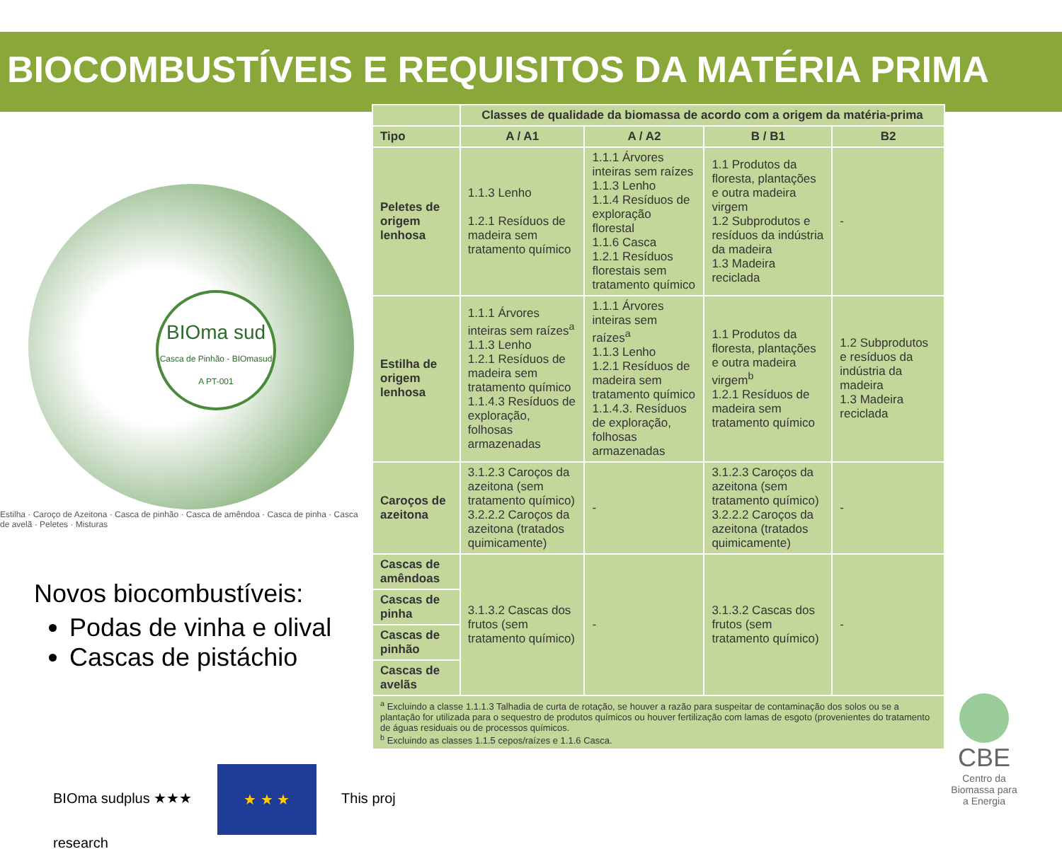BIOCOMBUSTÍVEIS E REQUISITOS DA MATÉRIA PRIMA
BIOma sud
Casca de Pinhão - BIOmasud A PT-001
Estilha · Caroço de Azeitona · Casca de pinhão · Casca de amêndoa · Casca de pinha · Casca de avelã · Peletes · Misturas
Novos biocombustíveis:
Podas de vinha e olival
Cascas de pistáchio
| | Classes de qualidade da biomassa de acordo com a origem da matéria-prima | | | |
| --- | --- | --- | --- | --- |
| Tipo | A / A1 | A / A2 | B / B1 | B2 |
| Peletes de origem lenhosa | 1.1.3 Lenho 1.2.1 Resíduos de madeira sem tratamento químico | 1.1.1 Árvores inteiras sem raízes 1.1.3 Lenho 1.1.4 Resíduos de exploração florestal 1.1.6 Casca 1.2.1 Resíduos florestais sem tratamento químico | 1.1 Produtos da floresta, plantações e outra madeira virgem 1.2 Subprodutos e resíduos da indústria da madeira 1.3 Madeira reciclada | - |
| Estilha de origem lenhosa | 1.1.1 Árvores inteiras sem raízes<sup>a</sup> 1.1.3 Lenho 1.2.1 Resíduos de madeira sem tratamento químico 1.1.4.3 Resíduos de exploração, folhosas armazenadas | 1.1.1 Árvores inteiras sem raízes<sup>a</sup> 1.1.3 Lenho 1.2.1 Resíduos de madeira sem tratamento químico 1.1.4.3. Resíduos de exploração, folhosas armazenadas | 1.1 Produtos da floresta, plantações e outra madeira virgem<sup>b</sup> 1.2.1 Resíduos de madeira sem tratamento químico | 1.2 Subprodutos e resíduos da indústria da madeira 1.3 Madeira reciclada |
| Caroços de azeitona | 3.1.2.3 Caroços da azeitona (sem tratamento químico) 3.2.2.2 Caroços da azeitona (tratados quimicamente) | - | 3.1.2.3 Caroços da azeitona (sem tratamento químico) 3.2.2.2 Caroços da azeitona (tratados quimicamente) | - |
| Cascas de amêndoas | 3.1.3.2 Cascas dos frutos (sem tratamento químico) | - | 3.1.3.2 Cascas dos frutos (sem tratamento químico) | - |
| Cascas de pinha | | | | |
| Cascas de pinhão | | | | |
| Cascas de avelãs | | | | |
| <sup>a</sup> Excluindo a classe 1.1.1.3 Talhadia de curta de rotação, se houver a razão para suspeitar de contaminação dos solos ou se a plantação for utilizada para o sequestro de produtos químicos ou houver fertilização com lamas de esgoto (provenientes do tratamento de águas residuais ou de processos químicos. <sup>b</sup> Excluindo as classes 1.1.5 cepos/raízes e 1.1.6 Casca. | | | | |
BIOma sudplus ★★★ ★ ★ ★ This proj
research
CBE
Centro da Biomassa para a Energia